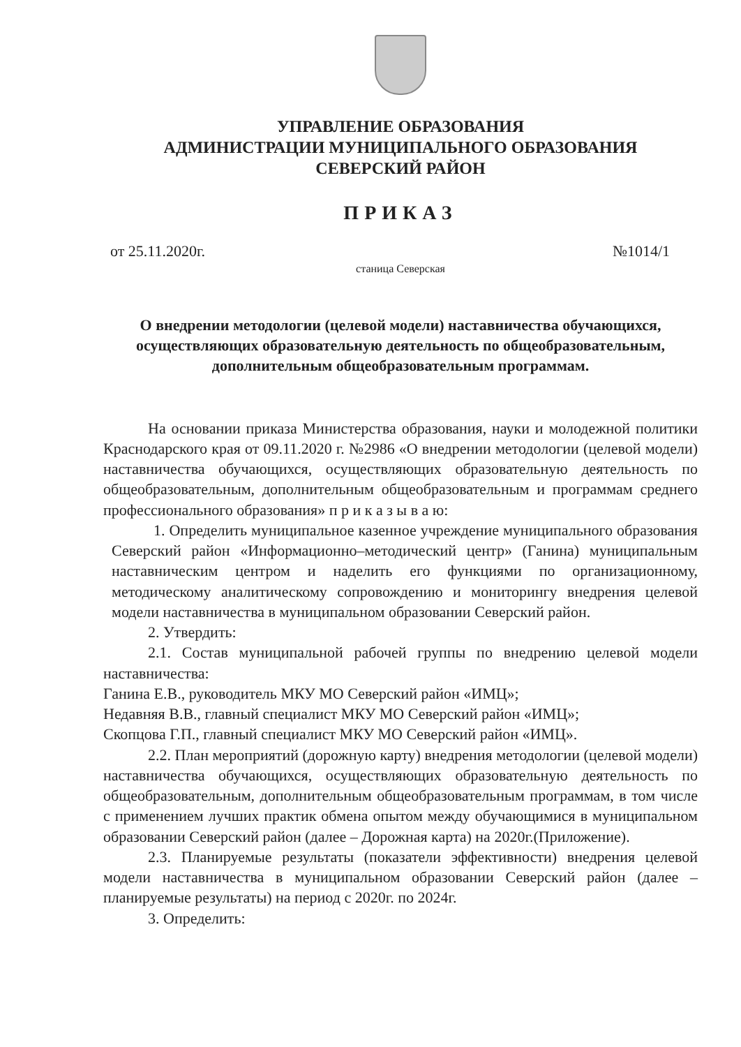УПРАВЛЕНИЕ ОБРАЗОВАНИЯ
АДМИНИСТРАЦИИ МУНИЦИПАЛЬНОГО ОБРАЗОВАНИЯ
СЕВЕРСКИЙ РАЙОН
ПРИКАЗ
от 25.11.2020г. №1014/1
станица Северская
О внедрении методологии (целевой модели) наставничества обучающихся, осуществляющих образовательную деятельность по общеобразовательным, дополнительным общеобразовательным программам.
На основании приказа Министерства образования, науки и молодежной политики Краснодарского края от 09.11.2020 г. №2986 «О внедрении методологии (целевой модели) наставничества обучающихся, осуществляющих образовательную деятельность по общеобразовательным, дополнительным общеобразовательным и программам среднего профессионального образования» п р и к а з ы в а ю:
1. Определить муниципальное казенное учреждение муниципального образования Северский район «Информационно–методический центр» (Ганина) муниципальным наставническим центром и наделить его функциями по организационному, методическому аналитическому сопровождению и мониторингу внедрения целевой модели наставничества в муниципальном образовании Северский район.
2. Утвердить:
2.1. Состав муниципальной рабочей группы по внедрению целевой модели наставничества:
Ганина Е.В., руководитель МКУ МО Северский район «ИМЦ»;
Недавняя В.В., главный специалист МКУ МО Северский район «ИМЦ»;
Скопцова Г.П., главный специалист МКУ МО Северский район «ИМЦ».
2.2. План мероприятий (дорожную карту) внедрения методологии (целевой модели) наставничества обучающихся, осуществляющих образовательную деятельность по общеобразовательным, дополнительным общеобразовательным программам, в том числе с применением лучших практик обмена опытом между обучающимися в муниципальном образовании Северский район (далее – Дорожная карта) на 2020г.(Приложение).
2.3. Планируемые результаты (показатели эффективности) внедрения целевой модели наставничества в муниципальном образовании Северский район (далее – планируемые результаты) на период с 2020г. по 2024г.
3. Определить: